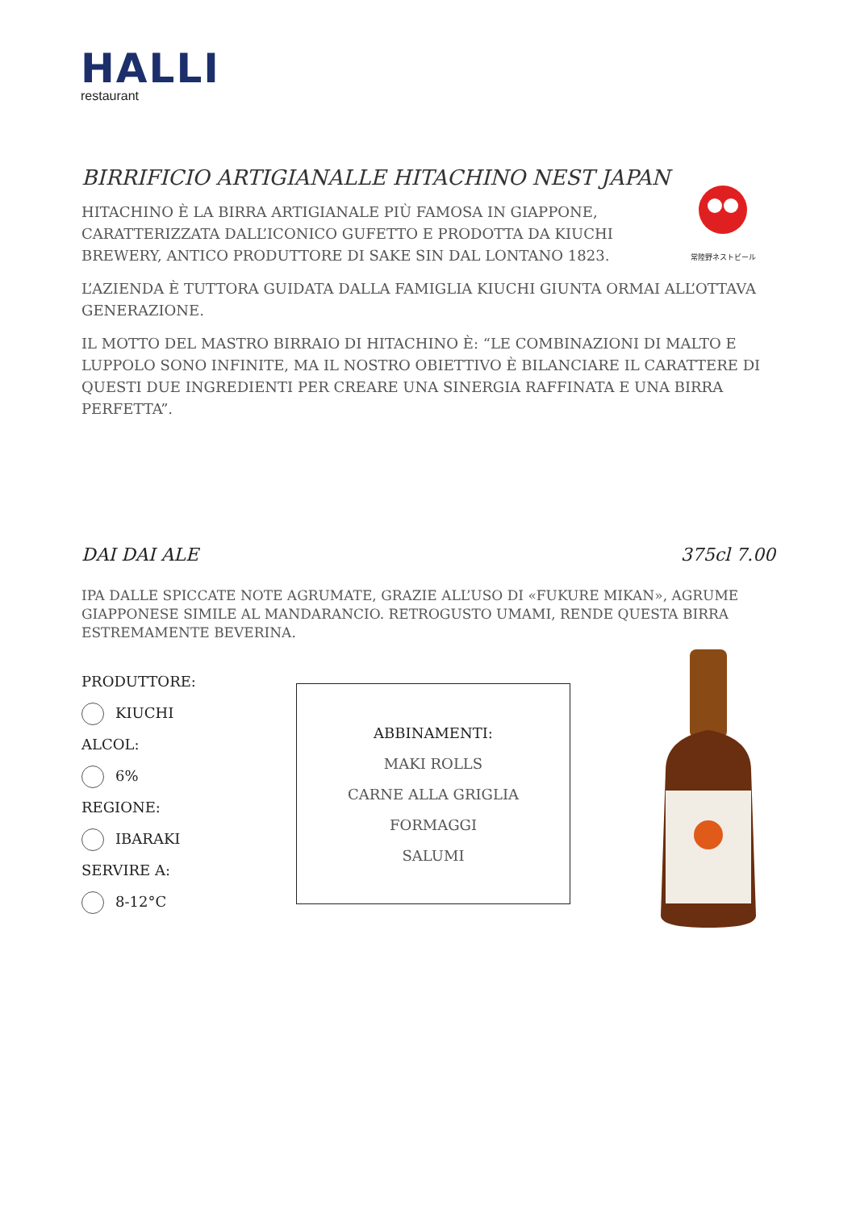HALLI
restaurant
常陸野ネストビール
BIRRIFICIO ARTIGIANALLE HITACHINO NEST JAPAN
HITACHINO È LA BIRRA ARTIGIANALE PIÙ FAMOSA IN GIAPPONE, CARATTERIZZATA DALL’ICONICO GUFETTO E PRODOTTA DA KIUCHI BREWERY, ANTICO PRODUTTORE DI SAKE SIN DAL LONTANO 1823.
L’AZIENDA È TUTTORA GUIDATA DALLA FAMIGLIA KIUCHI GIUNTA ORMAI ALL’OTTAVA GENERAZIONE.
IL MOTTO DEL MASTRO BIRRAIO DI HITACHINO È: “LE COMBINAZIONI DI MALTO E LUPPOLO SONO INFINITE, MA IL NOSTRO OBIETTIVO È BILANCIARE IL CARATTERE DI QUESTI DUE INGREDIENTI PER CREARE UNA SINERGIA RAFFINATA E UNA BIRRA PERFETTA”.
DAI DAI ALE 375cl 7.00
IPA DALLE SPICCATE NOTE AGRUMATE, GRAZIE ALL’USO DI «FUKURE MIKAN», AGRUME GIAPPONESE SIMILE AL MANDARANCIO. RETROGUSTO UMAMI, RENDE QUESTA BIRRA ESTREMAMENTE BEVERINA.
PRODUTTORE:
KIUCHI
ALCOL:
6%
REGIONE:
IBARAKI
SERVIRE A:
8-12°C
ABBINAMENTI:
MAKI ROLLS
CARNE ALLA GRIGLIA
FORMAGGI
SALUMI